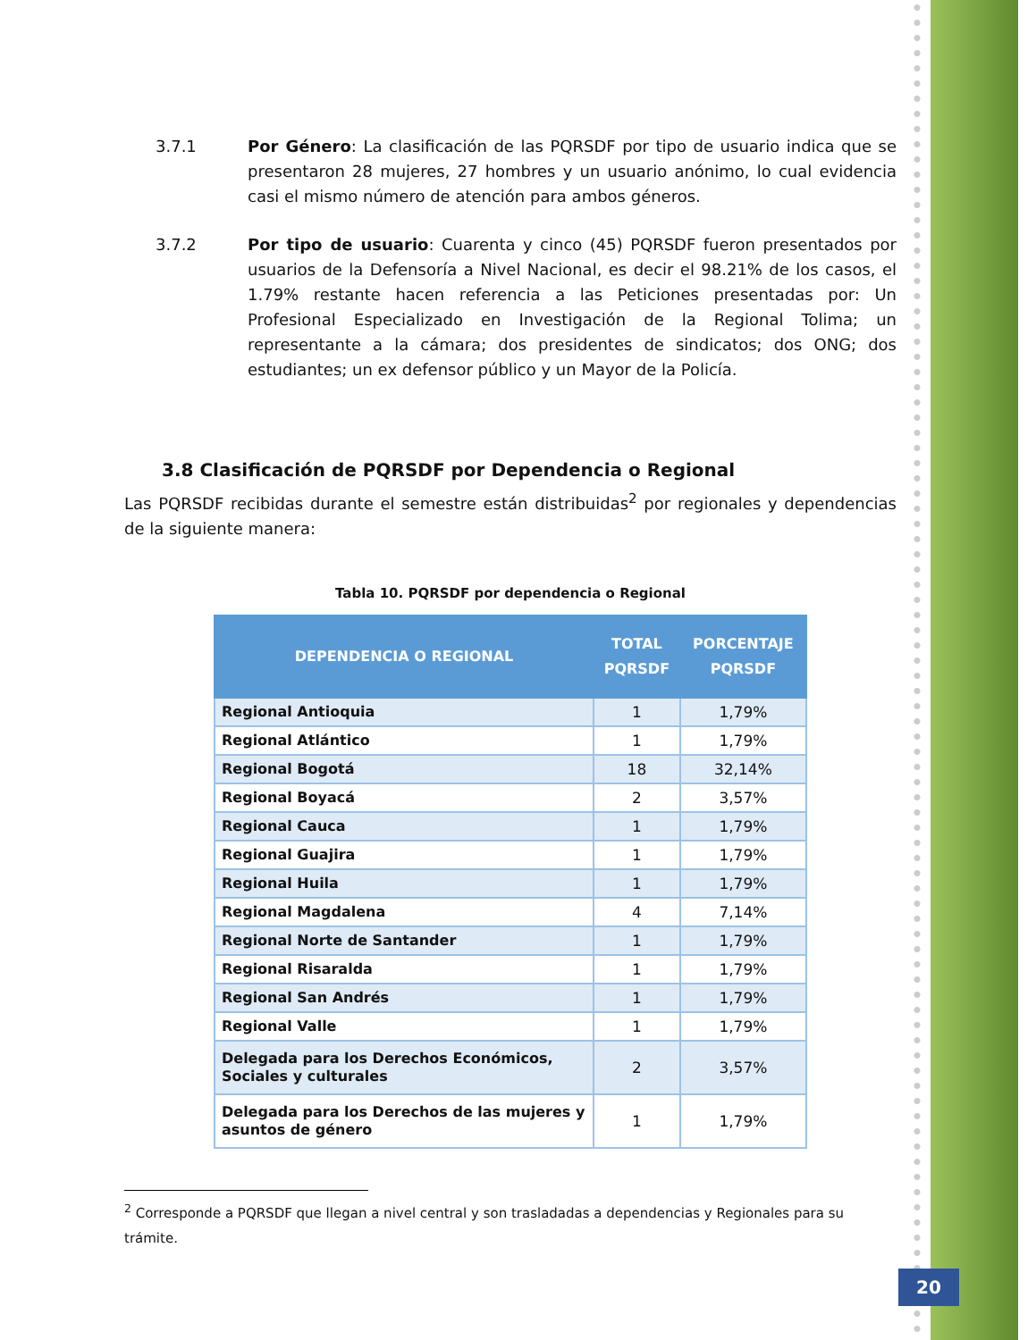3.7.1 Por Género: La clasificación de las PQRSDF por tipo de usuario indica que se presentaron 28 mujeres, 27 hombres y un usuario anónimo, lo cual evidencia casi el mismo número de atención para ambos géneros.
3.7.2 Por tipo de usuario: Cuarenta y cinco (45) PQRSDF fueron presentados por usuarios de la Defensoría a Nivel Nacional, es decir el 98.21% de los casos, el 1.79% restante hacen referencia a las Peticiones presentadas por: Un Profesional Especializado en Investigación de la Regional Tolima; un representante a la cámara; dos presidentes de sindicatos; dos ONG; dos estudiantes; un ex defensor público y un Mayor de la Policía.
3.8 Clasificación de PQRSDF por Dependencia o Regional
Las PQRSDF recibidas durante el semestre están distribuidas<sup>2</sup> por regionales y dependencias de la siguiente manera:
Tabla 10. PQRSDF por dependencia o Regional
| DEPENDENCIA O REGIONAL | TOTAL PQRSDF | PORCENTAJE PQRSDF |
| --- | --- | --- |
| Regional Antioquia | 1 | 1,79% |
| Regional Atlántico | 1 | 1,79% |
| Regional Bogotá | 18 | 32,14% |
| Regional Boyacá | 2 | 3,57% |
| Regional Cauca | 1 | 1,79% |
| Regional Guajira | 1 | 1,79% |
| Regional Huila | 1 | 1,79% |
| Regional Magdalena | 4 | 7,14% |
| Regional Norte de Santander | 1 | 1,79% |
| Regional Risaralda | 1 | 1,79% |
| Regional San Andrés | 1 | 1,79% |
| Regional Valle | 1 | 1,79% |
| Delegada para los Derechos Económicos, Sociales y culturales | 2 | 3,57% |
| Delegada para los Derechos de las mujeres y asuntos de género | 1 | 1,79% |
<sup>2</sup> Corresponde a PQRSDF que llegan a nivel central y son trasladadas a dependencias y Regionales para su trámite.
20